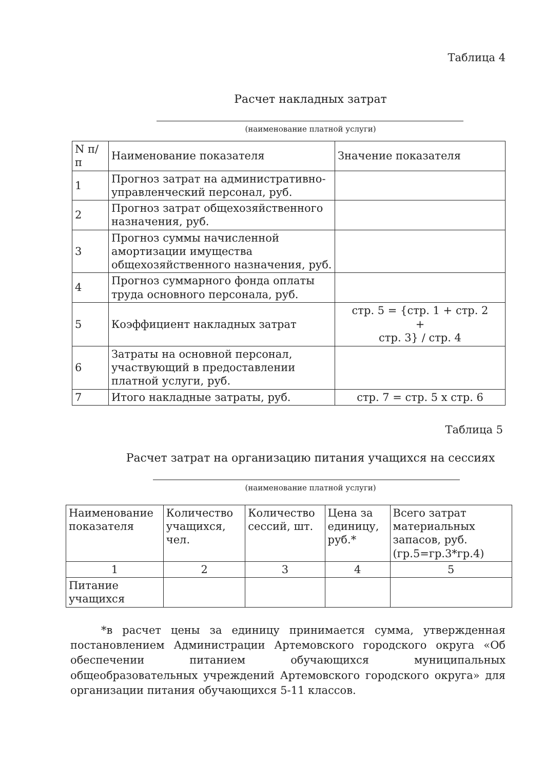Таблица 4
Расчет накладных затрат
(наименование платной услуги)
| N п/п | Наименование показателя | Значение показателя |
| 1 | Прогноз затрат на административно-управленческий персонал, руб. | |
| 2 | Прогноз затрат общехозяйственного назначения, руб. | |
| 3 | Прогноз суммы начисленной амортизации имущества общехозяйственного назначения, руб. | |
| 4 | Прогноз суммарного фонда оплаты труда основного персонала, руб. | |
| 5 | Коэффициент накладных затрат | стр. 5 = {стр. 1 + стр. 2 + стр. 3} / стр. 4 |
| 6 | Затраты на основной персонал, участвующий в предоставлении платной услуги, руб. | |
| 7 | Итого накладные затраты, руб. | стр. 7 = стр. 5 х стр. 6 |
Таблица 5
Расчет затрат на организацию питания учащихся на сессиях
(наименование платной услуги)
| Наименование показателя | Количество учащихся, чел. | Количество сессий, шт. | Цена за единицу, руб.* | Всего затрат материальных запасов, руб. (гр.5=гр.3*гр.4) |
| 1 | 2 | 3 | 4 | 5 |
| Питание учащихся | | | | |
*в расчет цены за единицу принимается сумма, утвержденная постановлением Администрации Артемовского городского округа «Об обеспечении питанием обучающихся муниципальных общеобразовательных учреждений Артемовского городского округа» для организации питания обучающихся 5-11 классов.